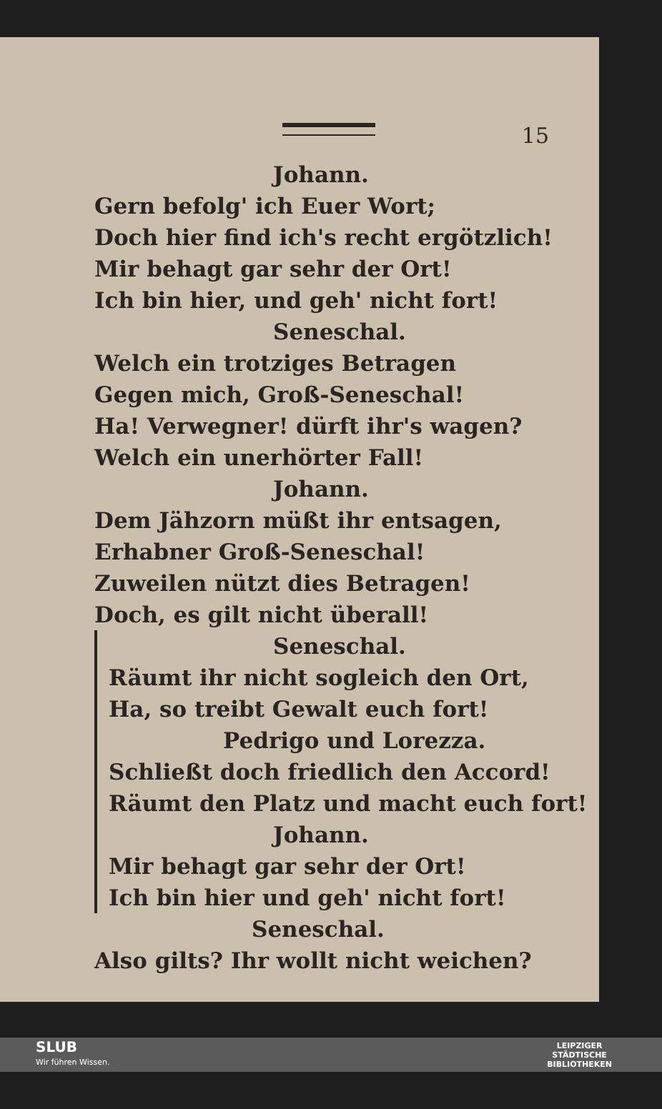15
Johann.
Gern befolg' ich Euer Wort;
Doch hier find ich's recht ergötzlich!
Mir behagt gar sehr der Ort!
Ich bin hier, und geh' nicht fort!
Seneschal.
Welch ein trotziges Betragen
Gegen mich, Groß-Seneschal!
Ha! Verwegner! dürft ihr's wagen?
Welch ein unerhörter Fall!
Johann.
Dem Jähzorn müßt ihr entsagen,
Erhabner Groß-Seneschal!
Zuweilen nützt dies Betragen!
Doch, es gilt nicht überall!
Seneschal.
Räumt ihr nicht sogleich den Ort,
Ha, so treibt Gewalt euch fort!
Pedrigo und Lorezza.
Schließt doch friedlich den Accord!
Räumt den Platz und macht euch fort!
Johann.
Mir behagt gar sehr der Ort!
Ich bin hier und geh' nicht fort!
Seneschal.
Also gilts? Ihr wollt nicht weichen?
SLUB
Wir führen Wissen.
LEIPZIGER
STÄDTISCHE
BIBLIOTHEKEN